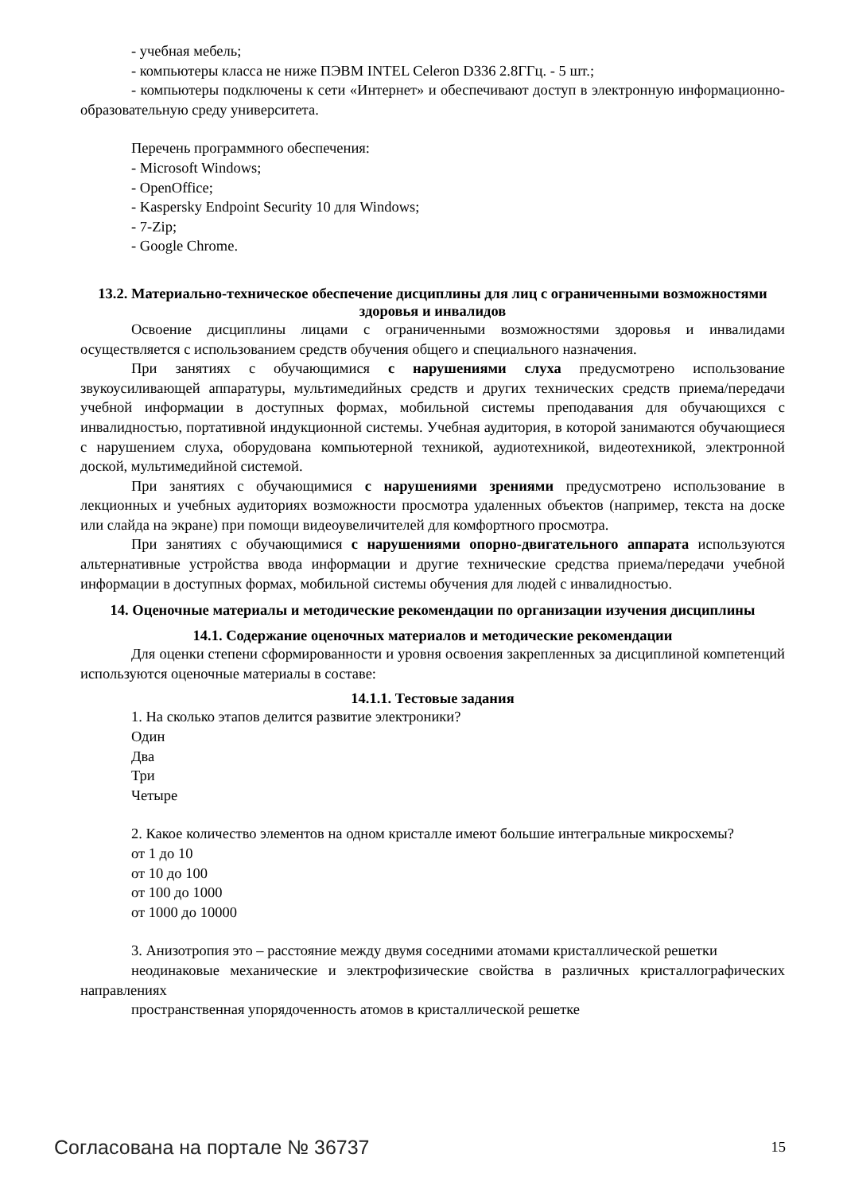- учебная мебель;
- компьютеры класса не ниже ПЭВМ INTEL Celeron D336 2.8ГГц. - 5 шт.;
- компьютеры подключены к сети «Интернет» и обеспечивают доступ в электронную информационно-образовательную среду университета.
Перечень программного обеспечения:
- Microsoft Windows;
- OpenOffice;
- Kaspersky Endpoint Security 10 для Windows;
- 7-Zip;
- Google Chrome.
13.2. Материально-техническое обеспечение дисциплины для лиц с ограниченными возможностями здоровья и инвалидов
Освоение дисциплины лицами с ограниченными возможностями здоровья и инвалидами осуществляется с использованием средств обучения общего и специального назначения.
При занятиях с обучающимися с нарушениями слуха предусмотрено использование звукоусиливающей аппаратуры, мультимедийных средств и других технических средств приема/передачи учебной информации в доступных формах, мобильной системы преподавания для обучающихся с инвалидностью, портативной индукционной системы. Учебная аудитория, в которой занимаются обучающиеся с нарушением слуха, оборудована компьютерной техникой, аудиотехникой, видеотехникой, электронной доской, мультимедийной системой.
При занятиях с обучающимися с нарушениями зрениями предусмотрено использование в лекционных и учебных аудиториях возможности просмотра удаленных объектов (например, текста на доске или слайда на экране) при помощи видеоувеличителей для комфортного просмотра.
При занятиях с обучающимися с нарушениями опорно-двигательного аппарата используются альтернативные устройства ввода информации и другие технические средства приема/передачи учебной информации в доступных формах, мобильной системы обучения для людей с инвалидностью.
14. Оценочные материалы и методические рекомендации по организации изучения дисциплины
14.1. Содержание оценочных материалов и методические рекомендации
Для оценки степени сформированности и уровня освоения закрепленных за дисциплиной компетенций используются оценочные материалы в составе:
14.1.1. Тестовые задания
1. На сколько этапов делится развитие электроники?
Один
Два
Три
Четыре
2. Какое количество элементов на одном кристалле имеют большие интегральные микросхемы?
от 1 до 10
от 10 до 100
от 100 до 1000
от 1000 до 10000
3. Анизотропия это – расстояние между двумя соседними атомами кристаллической решетки
неодинаковые механические и электрофизические свойства в различных кристаллографических направлениях
пространственная упорядоченность атомов в кристаллической решетке
Согласована на портале № 36737 15